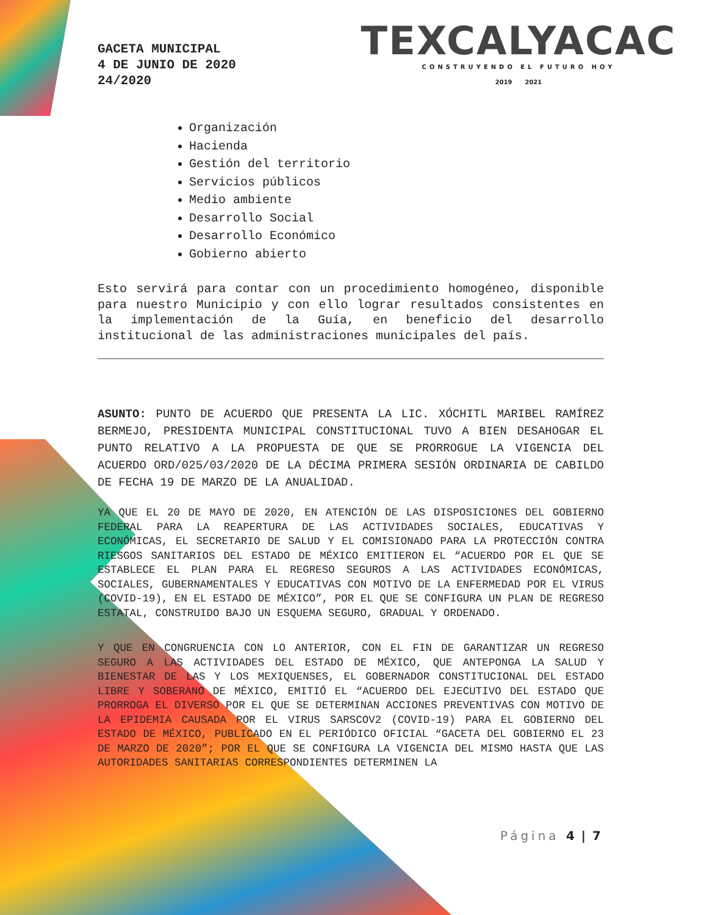GACETA MUNICIPAL
4 DE JUNIO DE 2020
24/2020
TEXCALYACAC
CONSTRUYENDO EL FUTURO HOY
2019 2021
Organización
Hacienda
Gestión del territorio
Servicios públicos
Medio ambiente
Desarrollo Social
Desarrollo Económico
Gobierno abierto
Esto servirá para contar con un procedimiento homogéneo, disponible para nuestro Municipio y con ello lograr resultados consistentes en la implementación de la Guía, en beneficio del desarrollo institucional de las administraciones municipales del país.
ASUNTO: PUNTO DE ACUERDO QUE PRESENTA LA LIC. XÓCHITL MARIBEL RAMÍREZ BERMEJO, PRESIDENTA MUNICIPAL CONSTITUCIONAL TUVO A BIEN DESAHOGAR EL PUNTO RELATIVO A LA PROPUESTA DE QUE SE PRORROGUE LA VIGENCIA DEL ACUERDO ORD/025/03/2020 DE LA DÉCIMA PRIMERA SESIÓN ORDINARIA DE CABILDO DE FECHA 19 DE MARZO DE LA ANUALIDAD.
YA QUE EL 20 DE MAYO DE 2020, EN ATENCIÓN DE LAS DISPOSICIONES DEL GOBIERNO FEDERAL PARA LA REAPERTURA DE LAS ACTIVIDADES SOCIALES, EDUCATIVAS Y ECONÓMICAS, EL SECRETARIO DE SALUD Y EL COMISIONADO PARA LA PROTECCIÓN CONTRA RIESGOS SANITARIOS DEL ESTADO DE MÉXICO EMITIERON EL “ACUERDO POR EL QUE SE ESTABLECE EL PLAN PARA EL REGRESO SEGUROS A LAS ACTIVIDADES ECONÓMICAS, SOCIALES, GUBERNAMENTALES Y EDUCATIVAS CON MOTIVO DE LA ENFERMEDAD POR EL VIRUS (COVID-19), EN EL ESTADO DE MÉXICO”, POR EL QUE SE CONFIGURA UN PLAN DE REGRESO ESTATAL, CONSTRUIDO BAJO UN ESQUEMA SEGURO, GRADUAL Y ORDENADO.
Y QUE EN CONGRUENCIA CON LO ANTERIOR, CON EL FIN DE GARANTIZAR UN REGRESO SEGURO A LAS ACTIVIDADES DEL ESTADO DE MÉXICO, QUE ANTEPONGA LA SALUD Y BIENESTAR DE LAS Y LOS MEXIQUENSES, EL GOBERNADOR CONSTITUCIONAL DEL ESTADO LIBRE Y SOBERANO DE MÉXICO, EMITIÓ EL “ACUERDO DEL EJECUTIVO DEL ESTADO QUE PRORROGA EL DIVERSO POR EL QUE SE DETERMINAN ACCIONES PREVENTIVAS CON MOTIVO DE LA EPIDEMIA CAUSADA POR EL VIRUS SARSCOV2 (COVID-19) PARA EL GOBIERNO DEL ESTADO DE MÉXICO, PUBLICADO EN EL PERIÓDICO OFICIAL “GACETA DEL GOBIERNO EL 23 DE MARZO DE 2020”; POR EL QUE SE CONFIGURA LA VIGENCIA DEL MISMO HASTA QUE LAS AUTORIDADES SANITARIAS CORRESPONDIENTES DETERMINEN LA
Página 4 | 7